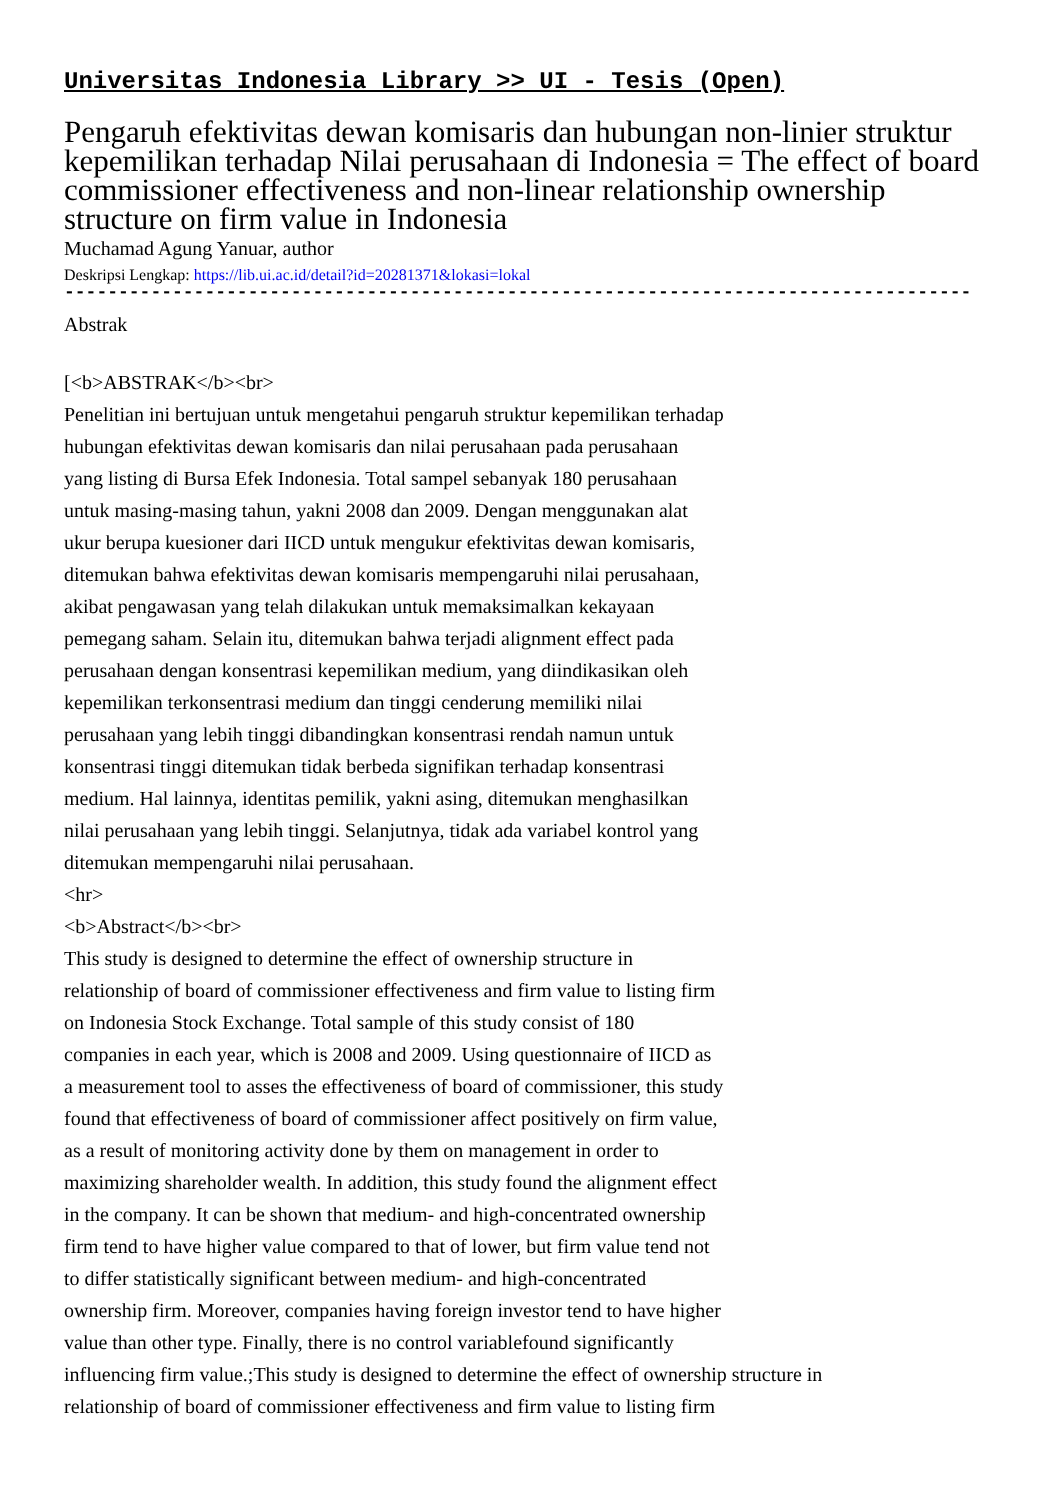Universitas Indonesia Library >> UI - Tesis (Open)
Pengaruh efektivitas dewan komisaris dan hubungan non-linier struktur kepemilikan terhadap Nilai perusahaan di Indonesia = The effect of board commissioner effectiveness and non-linear relationship ownership structure on firm value in Indonesia
Muchamad Agung Yanuar, author
Deskripsi Lengkap: https://lib.ui.ac.id/detail?id=20281371&lokasi=lokal
------------------------------------------------------------------------------------------
Abstrak
[<b>ABSTRAK</b><br>
Penelitian ini bertujuan untuk mengetahui pengaruh struktur kepemilikan terhadap
hubungan efektivitas dewan komisaris dan nilai perusahaan pada perusahaan
yang listing di Bursa Efek Indonesia. Total sampel sebanyak 180 perusahaan
untuk masing-masing tahun, yakni 2008 dan 2009. Dengan menggunakan alat
ukur berupa kuesioner dari IICD untuk mengukur efektivitas dewan komisaris,
ditemukan bahwa efektivitas dewan komisaris mempengaruhi nilai perusahaan,
akibat pengawasan yang telah dilakukan untuk memaksimalkan kekayaan
pemegang saham. Selain itu, ditemukan bahwa terjadi alignment effect pada
perusahaan dengan konsentrasi kepemilikan medium, yang diindikasikan oleh
kepemilikan terkonsentrasi medium dan tinggi cenderung memiliki nilai
perusahaan yang lebih tinggi dibandingkan konsentrasi rendah namun untuk
konsentrasi tinggi ditemukan tidak berbeda signifikan terhadap konsentrasi
medium. Hal lainnya, identitas pemilik, yakni asing, ditemukan menghasilkan
nilai perusahaan yang lebih tinggi. Selanjutnya, tidak ada variabel kontrol yang
ditemukan mempengaruhi nilai perusahaan.
<hr>
<b>Abstract</b><br>
This study is designed to determine the effect of ownership structure in
relationship of board of commissioner effectiveness and firm value to listing firm
on Indonesia Stock Exchange. Total sample of this study consist of 180
companies in each year, which is 2008 and 2009. Using questionnaire of IICD as
a measurement tool to asses the effectiveness of board of commissioner, this study
found that effectiveness of board of commissioner affect positively on firm value,
as a result of monitoring activity done by them on management in order to
maximizing shareholder wealth. In addition, this study found the alignment effect
in the company. It can be shown that medium- and high-concentrated ownership
firm tend to have higher value compared to that of lower, but firm value tend not
to differ statistically significant between medium- and high-concentrated
ownership firm. Moreover, companies having foreign investor tend to have higher
value than other type. Finally, there is no control variablefound significantly
influencing firm value.;This study is designed to determine the effect of ownership structure in
relationship of board of commissioner effectiveness and firm value to listing firm